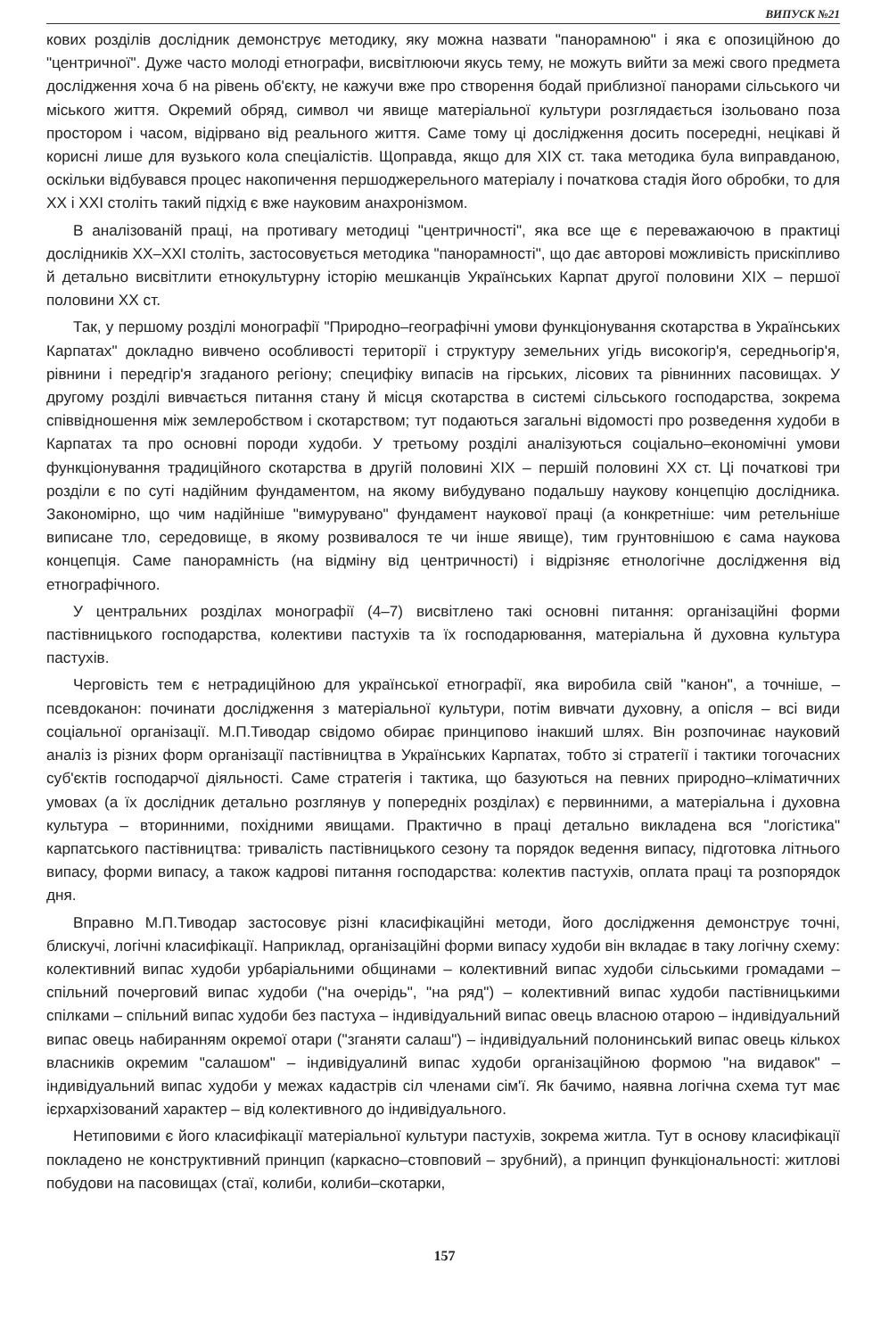ВИПУСК №21
кових розділів дослідник демонструє методику, яку можна назвати "панорамною" і яка є опозиційною до "центричної". Дуже часто молоді етнографи, висвітлюючи якусь тему, не можуть вийти за межі свого предмета дослідження хоча б на рівень об'єкту, не кажучи вже про створення бодай приблизної панорами сільського чи міського життя. Окремий обряд, символ чи явище матеріальної культури розглядається ізольовано поза простором і часом, відірвано від реального життя. Саме тому ці дослідження досить посередні, нецікаві й корисні лише для вузького кола спеціалістів. Щоправда, якщо для XIX ст. така методика була виправданою, оскільки відбувався процес накопичення першоджерельного матеріалу і початкова стадія його обробки, то для XX і XXI століть такий підхід є вже науковим анахронізмом.
В аналізованій праці, на противагу методиці "центричності", яка все ще є переважаючою в практиці дослідників XX–XXI століть, застосовується методика "панорамності", що дає авторові можливість прискіпливо й детально висвітлити етнокультурну історію мешканців Українських Карпат другої половини XIX – першої половини XX ст.
Так, у першому розділі монографії "Природно–географічні умови функціонування скотарства в Українських Карпатах" докладно вивчено особливості території і структуру земельних угідь високогір'я, середньогір'я, рівнини і передгір'я згаданого регіону; специфіку випасів на гірських, лісових та рівнинних пасовищах. У другому розділі вивчається питання стану й місця скотарства в системі сільського господарства, зокрема співвідношення між землеробством і скотарством; тут подаються загальні відомості про розведення худоби в Карпатах та про основні породи худоби. У третьому розділі аналізуються соціально–економічні умови функціонування традиційного скотарства в другій половині XIX – першій половині XX ст. Ці початкові три розділи є по суті надійним фундаментом, на якому вибудувано подальшу наукову концепцію дослідника. Закономірно, що чим надійніше "вимурувано" фундамент наукової праці (а конкретніше: чим ретельніше виписане тло, середовище, в якому розвивалося те чи інше явище), тим грунтовнішою є сама наукова концепція. Саме панорамність (на відміну від центричності) і відрізняє етнологічне дослідження від етнографічного.
У центральних розділах монографії (4–7) висвітлено такі основні питання: організаційні форми пастівницького господарства, колективи пастухів та їх господарювання, матеріальна й духовна культура пастухів.
Черговість тем є нетрадиційною для української етнографії, яка виробила свій "канон", а точніше, – псевдоканон: починати дослідження з матеріальної культури, потім вивчати духовну, а опісля – всі види соціальної організації. М.П.Тиводар свідомо обирає принципово інакший шлях. Він розпочинає науковий аналіз із різних форм організації пастівництва в Українських Карпатах, тобто зі стратегії і тактики тогочасних суб'єктів господарчої діяльності. Саме стратегія і тактика, що базуються на певних природно–кліматичних умовах (а їх дослідник детально розглянув у попередніх розділах) є первинними, а матеріальна і духовна культура – вторинними, похідними явищами. Практично в праці детально викладена вся "логістика" карпатського пастівництва: тривалість пастівницького сезону та порядок ведення випасу, підготовка літнього випасу, форми випасу, а також кадрові питання господарства: колектив пастухів, оплата праці та розпорядок дня.
Вправно М.П.Тиводар застосовує різні класифікаційні методи, його дослідження демонструє точні, блискучі, логічні класифікації. Наприклад, організаційні форми випасу худоби він вкладає в таку логічну схему: колективний випас худоби урбаріальними общинами – колективний випас худоби сільськими громадами – спільний почерговий випас худоби ("на очерідь", "на ряд") – колективний випас худоби пастівницькими спілками – спільний випас худоби без пастуха – індивідуальний випас овець власною отарою – індивідуальний випас овець набиранням окремої отари ("зганяти салаш") – індивідуальний полонинський випас овець кількох власників окремим "салашом" – індивідуалинй випас худоби організаційною формою "на видавок" – індивідуальний випас худоби у межах кадастрів сіл членами сім'ї. Як бачимо, наявна логічна схема тут має ієрхархізований характер – від колективного до індивідуального.
Нетиповими є його класифікації матеріальної культури пастухів, зокрема житла. Тут в основу класифікації покладено не конструктивний принцип (каркасно–стовповий – зрубний), а принцип функціональності: житлові побудови на пасовищах (стаї, колиби, колиби–скотарки,
157